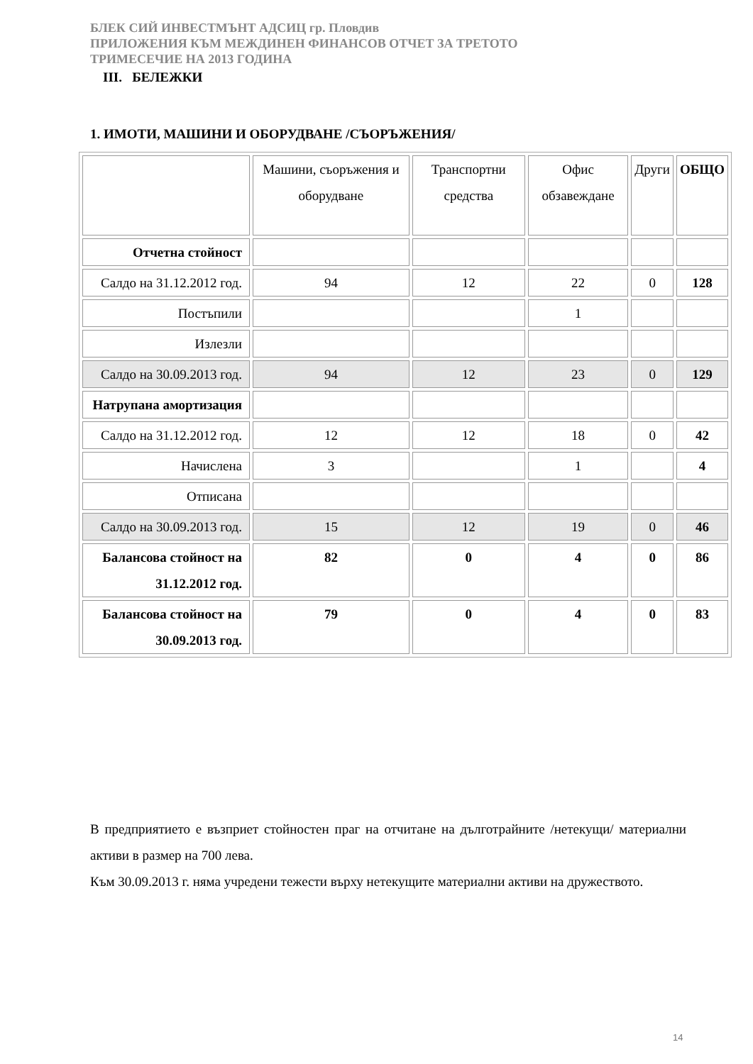БЛЕК СИЙ ИНВЕСТМЪНТ АДСИЦ гр. Пловдив
ПРИЛОЖЕНИЯ КЪМ МЕЖДИНЕН ФИНАНСОВ ОТЧЕТ ЗА ТРЕТОТО
ТРИМЕСЕЧИЕ НА 2013 ГОДИНА
III. БЕЛЕЖКИ
1. ИМОТИ, МАШИНИ И ОБОРУДВАНЕ /СЪОРЪЖЕНИЯ/
| | Машини, съоръжения и оборудване | Транспортни средства | Офис обзавеждане | Други | ОБЩО |
| Отчетна стойност | | | | | |
| Салдо на 31.12.2012 год. | 94 | 12 | 22 | 0 | 128 |
| Постъпили | | | 1 | | |
| Излезли | | | | | |
| Салдо на 30.09.2013 год. | 94 | 12 | 23 | 0 | 129 |
| Натрупана амортизация | | | | | |
| Салдо на 31.12.2012 год. | 12 | 12 | 18 | 0 | 42 |
| Начислена | 3 | | 1 | | 4 |
| Отписана | | | | | |
| Салдо на 30.09.2013 год. | 15 | 12 | 19 | 0 | 46 |
| Балансова стойност на 31.12.2012 год. | 82 | 0 | 4 | 0 | 86 |
| Балансова стойност на 30.09.2013 год. | 79 | 0 | 4 | 0 | 83 |
В предприятието е възприет стойностен праг на отчитане на дълготрайните /нетекущи/ материални активи в размер на 700 лева.
Към 30.09.2013 г. няма учредени тежести върху нетекущите материални активи на дружеството.
14